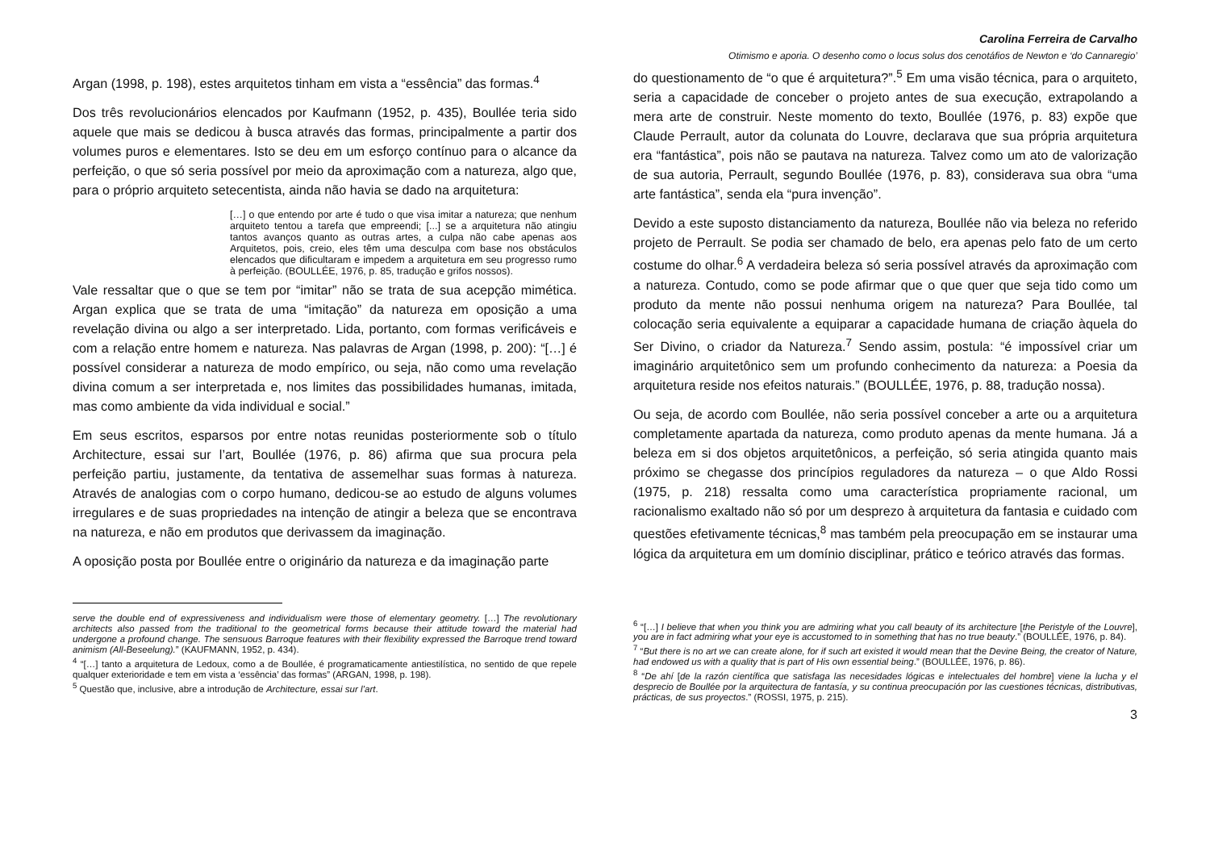Argan (1998, p. 198), estes arquitetos tinham em vista a “essência” das formas.<sup>4</sup>
Dos três revolucionários elencados por Kaufmann (1952, p. 435), Boullée teria sido aquele que mais se dedicou à busca através das formas, principalmente a partir dos volumes puros e elementares. Isto se deu em um esforço contínuo para o alcance da perfeição, o que só seria possível por meio da aproximação com a natureza, algo que, para o próprio arquiteto setecentista, ainda não havia se dado na arquitetura:
[…] o que entendo por arte é tudo o que visa imitar a natureza; que nenhum arquiteto tentou a tarefa que empreendi; [...] se a arquitetura não atingiu tantos avanços quanto as outras artes, a culpa não cabe apenas aos Arquitetos, pois, creio, eles têm uma desculpa com base nos obstáculos elencados que dificultaram e impedem a arquitetura em seu progresso rumo à perfeição. (BOULLÉE, 1976, p. 85, tradução e grifos nossos).
Vale ressaltar que o que se tem por “imitar” não se trata de sua acepção mimética. Argan explica que se trata de uma “imitação” da natureza em oposição a uma revelação divina ou algo a ser interpretado. Lida, portanto, com formas verificáveis e com a relação entre homem e natureza. Nas palavras de Argan (1998, p. 200): “[…] é possível considerar a natureza de modo empírico, ou seja, não como uma revelação divina comum a ser interpretada e, nos limites das possibilidades humanas, imitada, mas como ambiente da vida individual e social.”
Em seus escritos, esparsos por entre notas reunidas posteriormente sob o título Architecture, essai sur l’art, Boullée (1976, p. 86) afirma que sua procura pela perfeição partiu, justamente, da tentativa de assemelhar suas formas à natureza. Através de analogias com o corpo humano, dedicou-se ao estudo de alguns volumes irregulares e de suas propriedades na intenção de atingir a beleza que se encontrava na natureza, e não em produtos que derivassem da imaginação.
A oposição posta por Boullée entre o originário da natureza e da imaginação parte
serve the double end of expressiveness and individualism were those of elementary geometry. […] The revolutionary architects also passed from the traditional to the geometrical forms because their attitude toward the material had undergone a profound change. The sensuous Barroque features with their flexibility expressed the Barroque trend toward animism (All-Beseelung).” (KAUFMANN, 1952, p. 434).
<sup>4</sup> “[…] tanto a arquitetura de Ledoux, como a de Boullée, é programaticamente antiestilística, no sentido de que repele qualquer exterioridade e tem em vista a ‘essência’ das formas” (ARGAN, 1998, p. 198).
<sup>5</sup> Questão que, inclusive, abre a introdução de Architecture, essai sur l’art.
Carolina Ferreira de Carvalho
Otimismo e aporia. O desenho como o locus solus dos cenotáfios de Newton e ‘do Cannaregio’
do questionamento de “o que é arquitetura?”.<sup>5</sup> Em uma visão técnica, para o arquiteto, seria a capacidade de conceber o projeto antes de sua execução, extrapolando a mera arte de construir. Neste momento do texto, Boullée (1976, p. 83) expõe que Claude Perrault, autor da colunata do Louvre, declarava que sua própria arquitetura era “fantástica”, pois não se pautava na natureza. Talvez como um ato de valorização de sua autoria, Perrault, segundo Boullée (1976, p. 83), considerava sua obra “uma arte fantástica”, senda ela “pura invenção”.
Devido a este suposto distanciamento da natureza, Boullée não via beleza no referido projeto de Perrault. Se podia ser chamado de belo, era apenas pelo fato de um certo costume do olhar.<sup>6</sup> A verdadeira beleza só seria possível através da aproximação com a natureza. Contudo, como se pode afirmar que o que quer que seja tido como um produto da mente não possui nenhuma origem na natureza? Para Boullée, tal colocação seria equivalente a equiparar a capacidade humana de criação àquela do Ser Divino, o criador da Natureza.<sup>7</sup> Sendo assim, postula: “é impossível criar um imaginário arquitetônico sem um profundo conhecimento da natureza: a Poesia da arquitetura reside nos efeitos naturais.” (BOULLÉE, 1976, p. 88, tradução nossa).
Ou seja, de acordo com Boullée, não seria possível conceber a arte ou a arquitetura completamente apartada da natureza, como produto apenas da mente humana. Já a beleza em si dos objetos arquitetônicos, a perfeição, só seria atingida quanto mais próximo se chegasse dos princípios reguladores da natureza – o que Aldo Rossi (1975, p. 218) ressalta como uma característica propriamente racional, um racionalismo exaltado não só por um desprezo à arquitetura da fantasia e cuidado com questões efetivamente técnicas,<sup>8</sup> mas também pela preocupação em se instaurar uma lógica da arquitetura em um domínio disciplinar, prático e teórico através das formas.
<sup>6</sup> “[…] I believe that when you think you are admiring what you call beauty of its architecture [the Peristyle of the Louvre], you are in fact admiring what your eye is accustomed to in something that has no true beauty.” (BOULLÉE, 1976, p. 84).
<sup>7</sup> “But there is no art we can create alone, for if such art existed it would mean that the Devine Being, the creator of Nature, had endowed us with a quality that is part of His own essential being.” (BOULLÉE, 1976, p. 86).
<sup>8</sup> “De ahí [de la razón científica que satisfaga las necesidades lógicas e intelectuales del hombre] viene la lucha y el desprecio de Boullée por la arquitectura de fantasía, y su continua preocupación por las cuestiones técnicas, distributivas, prácticas, de sus proyectos.” (ROSSI, 1975, p. 215).
3